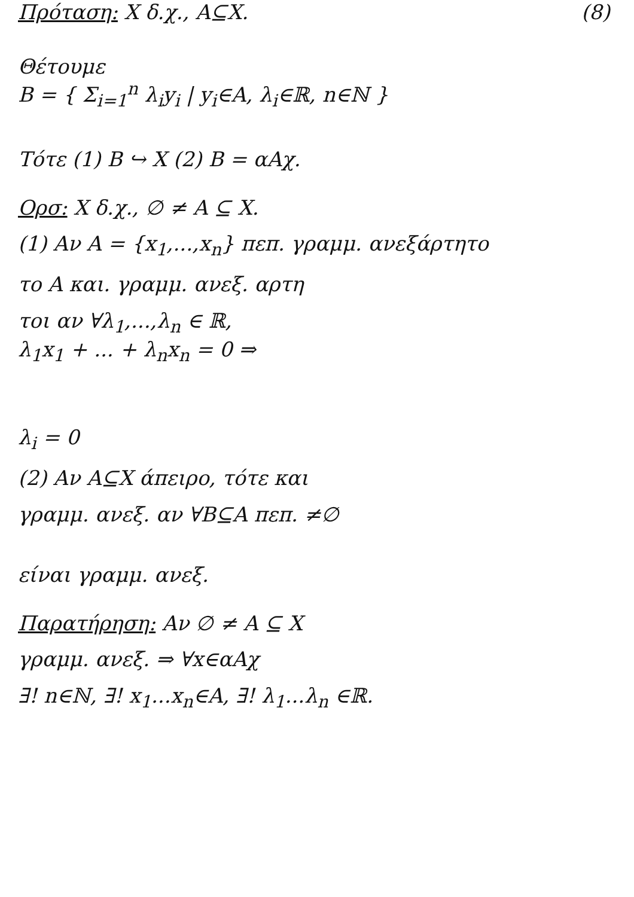Πρόταση: X δ.χ., A⊆X. (8)
Θέτουμε
B = { Σ<sub>i=1</sub><sup>n</sup> λ<sub>i</sub>y<sub>i</sub> | y<sub>i</sub>∈A, λ<sub>i</sub>∈ℝ, n∈ℕ }
Τότε (1) B ↪ X (2) B = αΑχ.
Ορσ: X δ.χ., ∅ ≠ A ⊆ X.
(1) Αν A = {x<sub>1</sub>,...,x<sub>n</sub>} πεπ. γραμμ. ανεξάρτητο
το A και. γραμμ. ανεξ. αρτη
τοι αν ∀λ<sub>1</sub>,...,λ<sub>n</sub> ∈ ℝ,
λ<sub>1</sub>x<sub>1</sub> + ... + λ<sub>n</sub>x<sub>n</sub> = 0 ⇒
λ<sub>i</sub> = 0
(2) Αν A⊆X άπειρο, τότε και
γραμμ. ανεξ. αν ∀B⊆A πεπ. ≠∅
είναι γραμμ. ανεξ.
Παρατήρηση: Αν ∅ ≠ A ⊆ X
γραμμ. ανεξ. ⇒ ∀x∈αΑχ
∃! n∈ℕ, ∃! x<sub>1</sub>...x<sub>n</sub>∈A, ∃! λ<sub>1</sub>...λ<sub>n</sub> ∈ℝ.